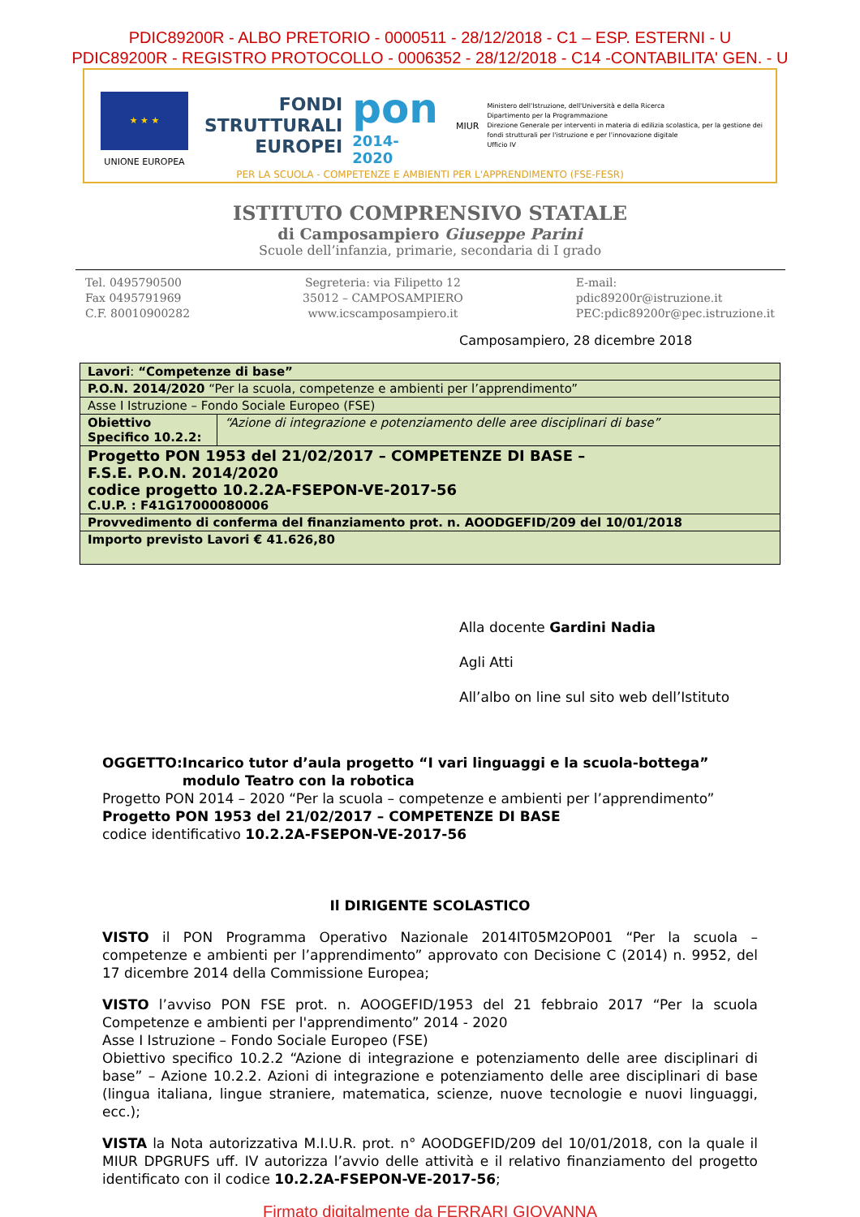PDIC89200R - ALBO PRETORIO - 0000511 - 28/12/2018 - C1 – ESP. ESTERNI - U
PDIC89200R - REGISTRO PROTOCOLLO - 0006352 - 28/12/2018 - C14 -CONTABILITA' GEN. - U
★ ★ ★
UNIONE EUROPEA
FONDI
STRUTTURALI
EUROPEI
pon
2014-2020
MIUR
Ministero dell'Istruzione, dell'Università e della Ricerca
Dipartimento per la Programmazione
Direzione Generale per interventi in materia di edilizia scolastica, per la gestione dei fondi strutturali per l'istruzione e per l'innovazione digitale
Ufficio IV
PER LA SCUOLA - COMPETENZE E AMBIENTI PER L'APPRENDIMENTO (FSE-FESR)
ISTITUTO COMPRENSIVO STATALE
di Camposampiero Giuseppe Parini
Scuole dell’infanzia, primarie, secondaria di I grado
Tel. 0495790500
Fax 0495791969
C.F. 80010900282
Segreteria: via Filipetto 12
35012 – CAMPOSAMPIERO
www.icscamposampiero.it
E-mail:
pdic89200r@istruzione.it
PEC:pdic89200r@pec.istruzione.it
Camposampiero, 28 dicembre 2018
| Lavori : “Competenze di base” | |
| P.O.N. 2014/2020 “Per la scuola, competenze e ambienti per l’apprendimento” | |
| Asse I Istruzione – Fondo Sociale Europeo (FSE) | |
| Obiettivo Specifico 10.2.2: | “Azione di integrazione e potenziamento delle aree disciplinari di base” |
| Progetto PON 1953 del 21/02/2017 – COMPETENZE DI BASE – F.S.E. P.O.N. 2014/2020 codice progetto 10.2.2A-FSEPON-VE-2017-56 C.U.P. : F41G17000080006 | |
| Provvedimento di conferma del finanziamento prot. n. AOODGEFID/209 del 10/01/2018 | |
| Importo previsto Lavori € 41.626,80 | |
Alla docente Gardini Nadia
Agli Atti
All’albo on line sul sito web dell’Istituto
OGGETTO: Incarico tutor d’aula progetto “I vari linguaggi e la scuola-bottega” modulo Teatro con la robotica
Progetto PON 2014 – 2020 “Per la scuola – competenze e ambienti per l’apprendimento”
Progetto PON 1953 del 21/02/2017 – COMPETENZE DI BASE
codice identificativo 10.2.2A-FSEPON-VE-2017-56
Il DIRIGENTE SCOLASTICO
VISTO il PON Programma Operativo Nazionale 2014IT05M2OP001 “Per la scuola – competenze e ambienti per l’apprendimento” approvato con Decisione C (2014) n. 9952, del 17 dicembre 2014 della Commissione Europea;
VISTO l’avviso PON FSE prot. n. AOOGEFID/1953 del 21 febbraio 2017 “Per la scuola Competenze e ambienti per l'apprendimento” 2014 - 2020
Asse I Istruzione – Fondo Sociale Europeo (FSE)
Obiettivo specifico 10.2.2 “Azione di integrazione e potenziamento delle aree disciplinari di base” – Azione 10.2.2. Azioni di integrazione e potenziamento delle aree disciplinari di base (lingua italiana, lingue straniere, matematica, scienze, nuove tecnologie e nuovi linguaggi, ecc.);
VISTA la Nota autorizzativa M.I.U.R. prot. n° AOODGEFID/209 del 10/01/2018, con la quale il MIUR DPGRUFS uff. IV autorizza l’avvio delle attività e il relativo finanziamento del progetto identificato con il codice 10.2.2A-FSEPON-VE-2017-56;
Firmato digitalmente da FERRARI GIOVANNA